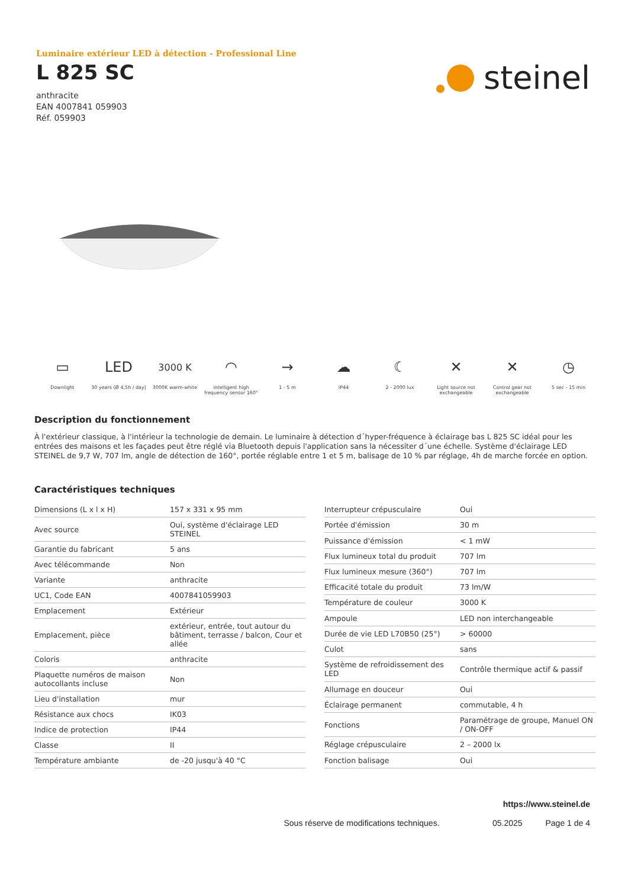Luminaire extérieur LED à détection - Professional Line
L 825 SC
anthracite
EAN 4007841 059903
Réf. 059903
steinel
▭
Downlight
LED
30 years (Ø 4,5h / day)
3000 K
3000K warm-white
◠
intelligent high frequency sensor 160°
→
1 - 5 m
☁
IP44
☾
2 - 2000 lux
✕
Light source not exchangeable
✕
Control gear not exchangeable
◷
5 sec - 15 min
Description du fonctionnement
À l'extérieur classique, à l'intérieur la technologie de demain. Le luminaire à détection d´hyper-fréquence à éclairage bas L 825 SC idéal pour les entrées des maisons et les façades peut être réglé via Bluetooth depuis l'application sans la nécessiter d´une échelle. Système d'éclairage LED STEINEL de 9,7 W, 707 lm, angle de détection de 160°, portée réglable entre 1 et 5 m, balisage de 10 % par réglage, 4h de marche forcée en option.
Caractéristiques techniques
| Dimensions (L x l x H) | 157 x 331 x 95 mm |
| Avec source | Oui, système d'éclairage LED STEINEL |
| Garantie du fabricant | 5 ans |
| Avec télécommande | Non |
| Variante | anthracite |
| UC1, Code EAN | 4007841059903 |
| Emplacement | Extérieur |
| Emplacement, pièce | extérieur, entrée, tout autour du bâtiment, terrasse / balcon, Cour et allée |
| Coloris | anthracite |
| Plaquette numéros de maison autocollants incluse | Non |
| Lieu d'installation | mur |
| Résistance aux chocs | IK03 |
| Indice de protection | IP44 |
| Classe | II |
| Température ambiante | de -20 jusqu'à 40 °C |
| Interrupteur crépusculaire | Oui |
| Portée d'émission | 30 m |
| Puissance d'émission | < 1 mW |
| Flux lumineux total du produit | 707 lm |
| Flux lumineux mesure (360°) | 707 lm |
| Efficacité totale du produit | 73 lm/W |
| Température de couleur | 3000 K |
| Ampoule | LED non interchangeable |
| Durée de vie LED L70B50 (25°) | > 60000 |
| Culot | sans |
| Système de refroidissement des LED | Contrôle thermique actif & passif |
| Allumage en douceur | Oui |
| Éclairage permanent | commutable, 4 h |
| Fonctions | Paramétrage de groupe, Manuel ON / ON-OFF |
| Réglage crépusculaire | 2 – 2000 lx |
| Fonction balisage | Oui |
https://www.steinel.de
Sous réserve de modifications techniques. 05.2025 Page 1 de 4